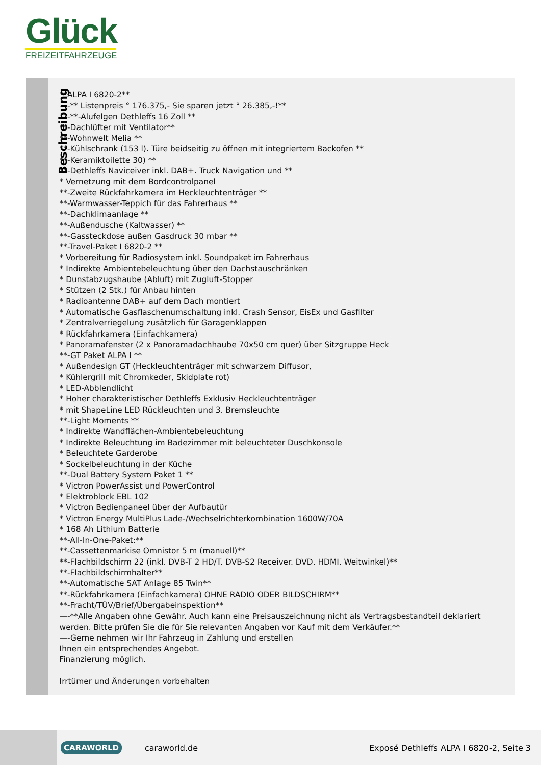Glück
FREIZEITFAHRZEUGE
Beschreibung
**ALPA I 6820-2**
—-** Listenpreis ° 176.375,- Sie sparen jetzt ° 26.385,-!**
—-**-Alufelgen Dethleffs 16 Zoll **
**-Dachlüfter mit Ventilator**
**-Wohnwelt Melia **
**-Kühlschrank (153 l). Türe beidseitig zu öffnen mit integriertem Backofen **
**-Keramiktoilette 30) **
**-Dethleffs Naviceiver inkl. DAB+. Truck Navigation und **
* Vernetzung mit dem Bordcontrolpanel
**-Zweite Rückfahrkamera im Heckleuchtenträger **
**-Warmwasser-Teppich für das Fahrerhaus **
**-Dachklimaanlage **
**-Außendusche (Kaltwasser) **
**-Gassteckdose außen Gasdruck 30 mbar **
**-Travel-Paket I 6820-2 **
* Vorbereitung für Radiosystem inkl. Soundpaket im Fahrerhaus
* Indirekte Ambientebeleuchtung über den Dachstauschränken
* Dunstabzugshaube (Abluft) mit Zugluft-Stopper
* Stützen (2 Stk.) für Anbau hinten
* Radioantenne DAB+ auf dem Dach montiert
* Automatische Gasflaschenumschaltung inkl. Crash Sensor, EisEx und Gasfilter
* Zentralverriegelung zusätzlich für Garagenklappen
* Rückfahrkamera (Einfachkamera)
* Panoramafenster (2 x Panoramadachhaube 70x50 cm quer) über Sitzgruppe Heck
**-GT Paket ALPA I **
* Außendesign GT (Heckleuchtenträger mit schwarzem Diffusor,
* Kühlergrill mit Chromkeder, Skidplate rot)
* LED-Abblendlicht
* Hoher charakteristischer Dethleffs Exklusiv Heckleuchtenträger
* mit ShapeLine LED Rückleuchten und 3. Bremsleuchte
**-Light Moments **
* Indirekte Wandflächen-Ambientebeleuchtung
* Indirekte Beleuchtung im Badezimmer mit beleuchteter Duschkonsole
* Beleuchtete Garderobe
* Sockelbeleuchtung in der Küche
**-Dual Battery System Paket 1 **
* Victron PowerAssist und PowerControl
* Elektroblock EBL 102
* Victron Bedienpaneel über der Aufbautür
* Victron Energy MultiPlus Lade-/Wechselrichterkombination 1600W/70A
* 168 Ah Lithium Batterie
**-All-In-One-Paket:**
**-Cassettenmarkise Omnistor 5 m (manuell)**
**-Flachbildschirm 22 (inkl. DVB-T 2 HD/T. DVB-S2 Receiver. DVD. HDMI. Weitwinkel)**
**-Flachbildschirmhalter**
**-Automatische SAT Anlage 85 Twin**
**-Rückfahrkamera (Einfachkamera) OHNE RADIO ODER BILDSCHIRM**
**-Fracht/TÜV/Brief/Übergabeinspektion**
—-**Alle Angaben ohne Gewähr. Auch kann eine Preisauszeichnung nicht als Vertragsbestandteil deklariert werden. Bitte prüfen Sie die für Sie relevanten Angaben vor Kauf mit dem Verkäufer.**
—-Gerne nehmen wir Ihr Fahrzeug in Zahlung und erstellen
Ihnen ein entsprechendes Angebot.
Finanzierung möglich.
Irrtümer und Änderungen vorbehalten
CARAWORLD caraworld.de Exposé Dethleffs ALPA I 6820-2, Seite 3